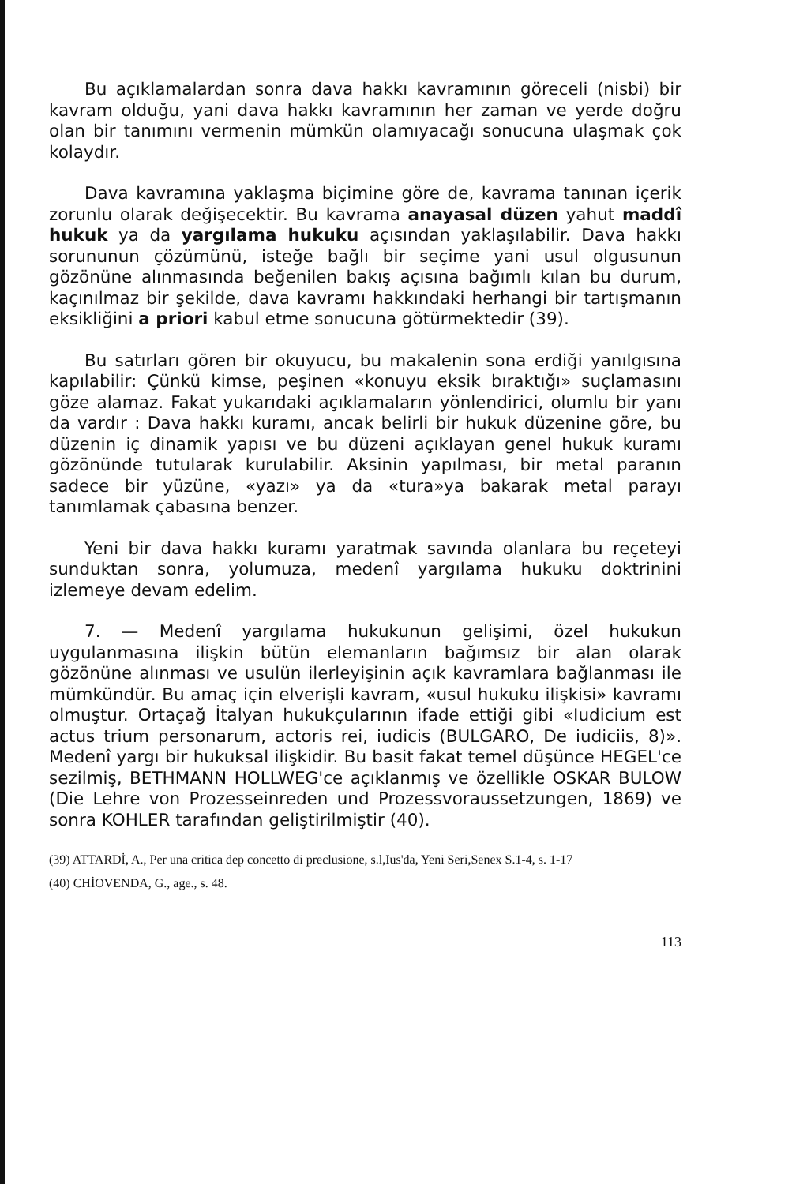Bu açıklamalardan sonra dava hakkı kavramının göreceli (nisbi) bir kavram olduğu, yani dava hakkı kavramının her zaman ve yerde doğru olan bir tanımını vermenin mümkün olamıyacağı sonucuna ulaşmak çok kolaydır.
Dava kavramına yaklaşma biçimine göre de, kavrama tanınan içerik zorunlu olarak değişecektir. Bu kavrama anayasal düzen yahut maddî hukuk ya da yargılama hukuku açısından yaklaşılabilir. Dava hakkı sorununun çözümünü, isteğe bağlı bir seçime yani usul olgusunun gözönüne alınmasında beğenilen bakış açısına bağımlı kılan bu durum, kaçınılmaz bir şekilde, dava kavramı hakkındaki herhangi bir tartışmanın eksikliğini a priori kabul etme sonucuna götürmektedir (39).
Bu satırları gören bir okuyucu, bu makalenin sona erdiği yanılgısına kapılabilir: Çünkü kimse, peşinen «konuyu eksik bıraktığı» suçlamasını göze alamaz. Fakat yukarıdaki açıklamaların yönlendirici, olumlu bir yanı da vardır : Dava hakkı kuramı, ancak belirli bir hukuk düzenine göre, bu düzenin iç dinamik yapısı ve bu düzeni açıklayan genel hukuk kuramı gözönünde tutularak kurulabilir. Aksinin yapılması, bir metal paranın sadece bir yüzüne, «yazı» ya da «tura»ya bakarak metal parayı tanımlamak çabasına benzer.
Yeni bir dava hakkı kuramı yaratmak savında olanlara bu reçeteyi sunduktan sonra, yolumuza, medenî yargılama hukuku doktrinini izlemeye devam edelim.
7. — Medenî yargılama hukukunun gelişimi, özel hukukun uygulanmasına ilişkin bütün elemanların bağımsız bir alan olarak gözönüne alınması ve usulün ilerleyişinin açık kavramlara bağlanması ile mümkündür. Bu amaç için elverişli kavram, «usul hukuku ilişkisi» kavramı olmuştur. Ortaçağ İtalyan hukukçularının ifade ettiği gibi «Iudicium est actus trium personarum, actoris rei, iudicis (BULGARO, De iudiciis, 8)». Medenî yargı bir hukuksal ilişkidir. Bu basit fakat temel düşünce HEGEL'ce sezilmiş, BETHMANN HOLLWEG'ce açıklanmış ve özellikle OSKAR BULOW (Die Lehre von Prozesseinreden und Prozessvoraussetzungen, 1869) ve sonra KOHLER tarafından geliştirilmiştir (40).
(39) ATTARDİ, A., Per una critica dep concetto di preclusione, s.l,Ius'da, Yeni Seri,Senex S.1-4, s. 1-17
(40) CHİOVENDA, G., age., s. 48.
113